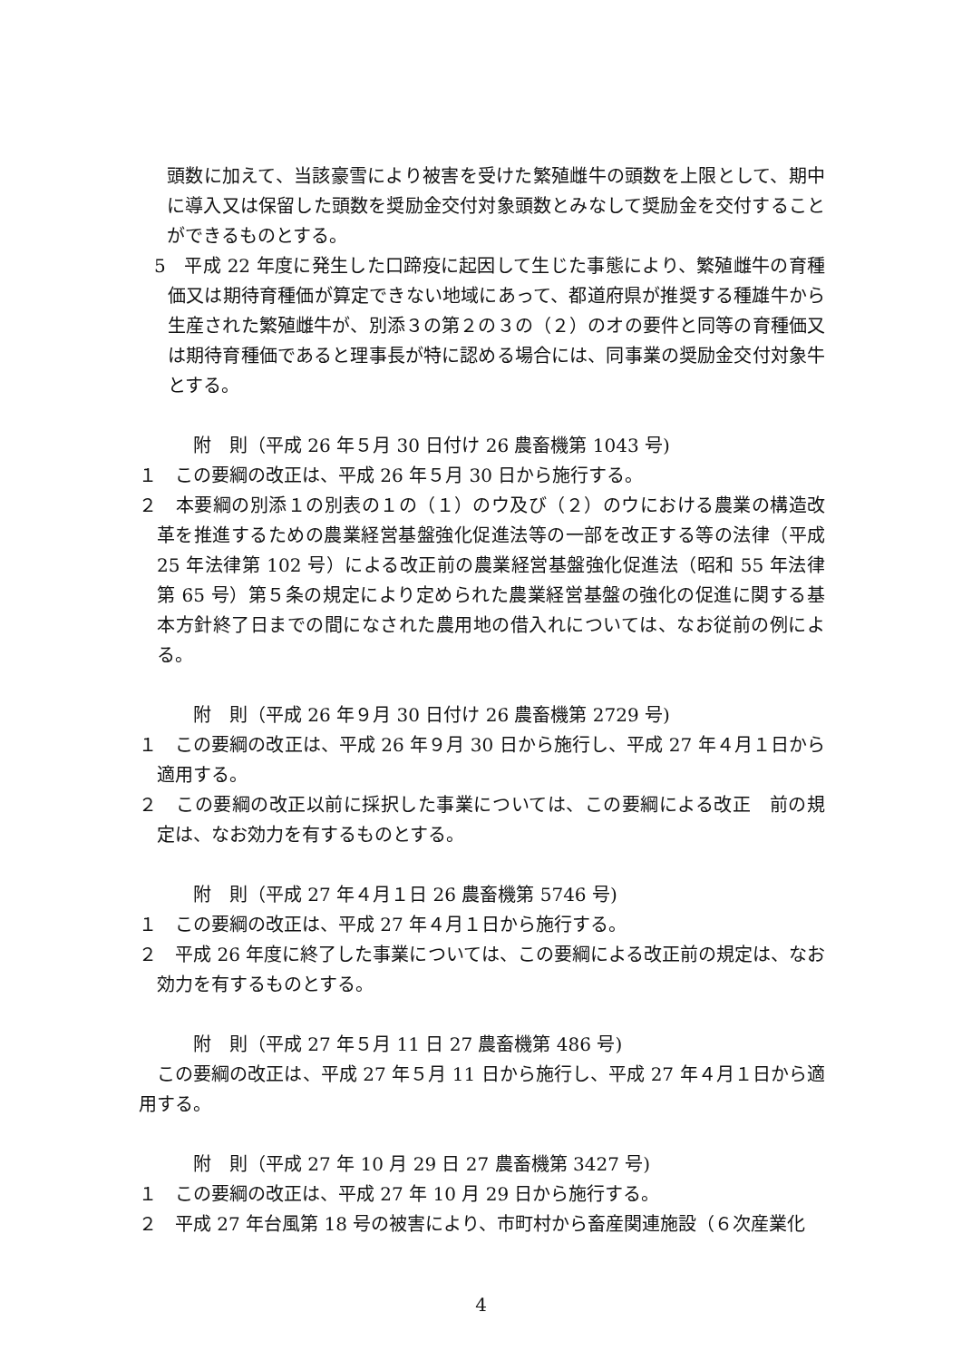頭数に加えて、当該豪雪により被害を受けた繁殖雌牛の頭数を上限として、期中に導入又は保留した頭数を奨励金交付対象頭数とみなして奨励金を交付することができるものとする。
5　平成 22 年度に発生した口蹄疫に起因して生じた事態により、繁殖雌牛の育種価又は期待育種価が算定できない地域にあって、都道府県が推奨する種雄牛から生産された繁殖雌牛が、別添３の第２の３の（２）のオの要件と同等の育種価又は期待育種価であると理事長が特に認める場合には、同事業の奨励金交付対象牛とする。
附　則（平成 26 年５月 30 日付け 26 農畜機第 1043 号)
１　この要綱の改正は、平成 26 年５月 30 日から施行する。
２　本要綱の別添１の別表の１の（１）のウ及び（２）のウにおける農業の構造改革を推進するための農業経営基盤強化促進法等の一部を改正する等の法律（平成 25 年法律第 102 号）による改正前の農業経営基盤強化促進法（昭和 55 年法律第 65 号）第５条の規定により定められた農業経営基盤の強化の促進に関する基本方針終了日までの間になされた農用地の借入れについては、なお従前の例による。
附　則（平成 26 年９月 30 日付け 26 農畜機第 2729 号)
１　この要綱の改正は、平成 26 年９月 30 日から施行し、平成 27 年４月１日から適用する。
２　この要綱の改正以前に採択した事業については、この要綱による改正　前の規定は、なお効力を有するものとする。
附　則（平成 27 年４月１日 26 農畜機第 5746 号)
１　この要綱の改正は、平成 27 年４月１日から施行する。
２　平成 26 年度に終了した事業については、この要綱による改正前の規定は、なお効力を有するものとする。
附　則（平成 27 年５月 11 日 27 農畜機第 486 号)
この要綱の改正は、平成 27 年５月 11 日から施行し、平成 27 年４月１日から適用する。
附　則（平成 27 年 10 月 29 日 27 農畜機第 3427 号)
１　この要綱の改正は、平成 27 年 10 月 29 日から施行する。
２　平成 27 年台風第 18 号の被害により、市町村から畜産関連施設（６次産業化
4